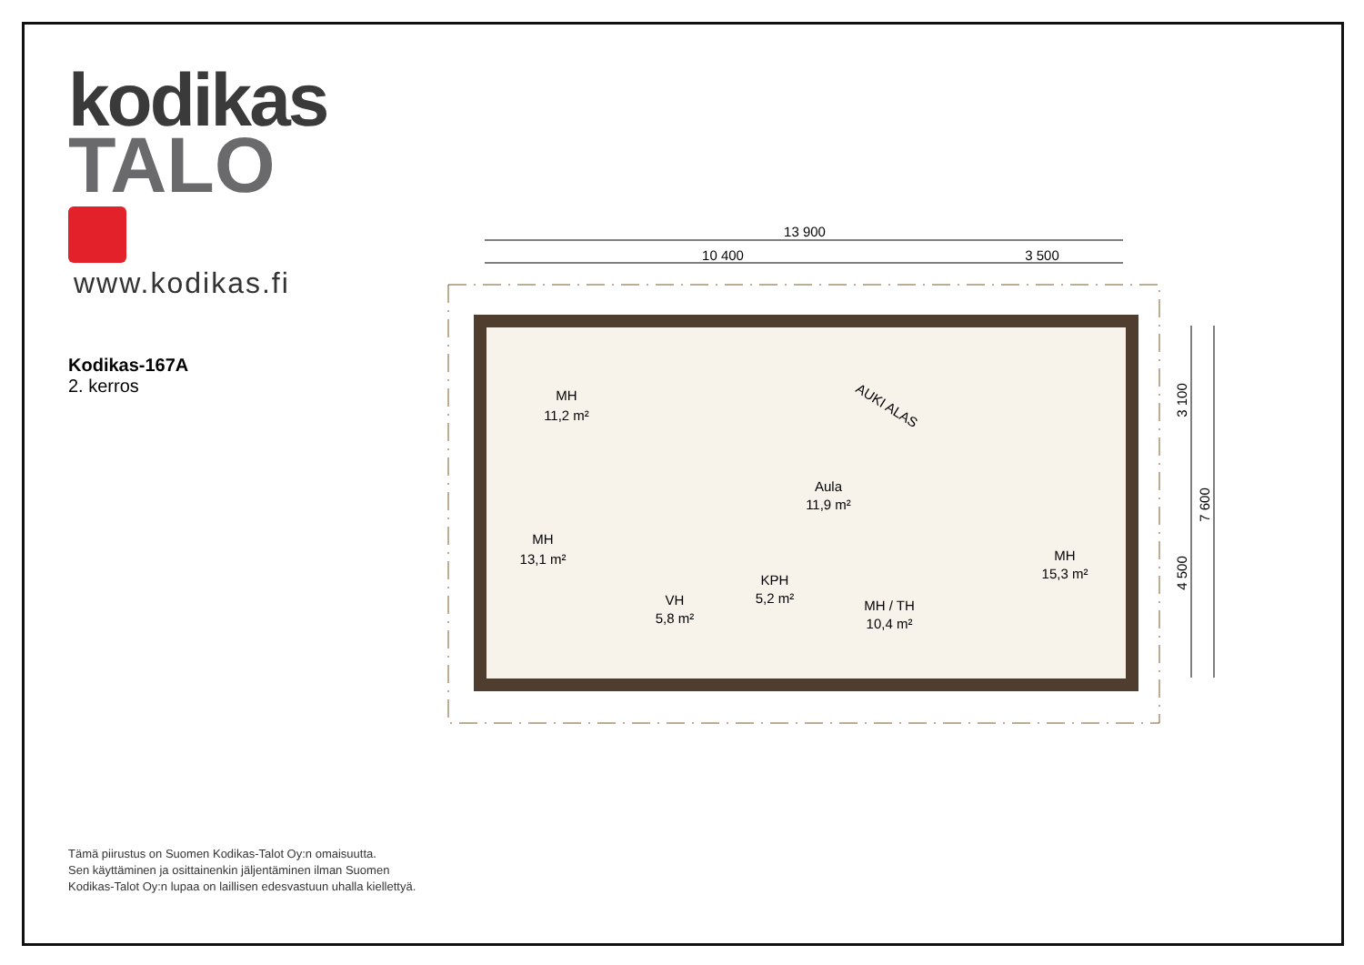kodikas
TALO
www.kodikas.fi
Kodikas-167A
2. kerros
13 900
10 400
3 500
MH
11,2 m²
MH
13,1 m²
Aula
11,9 m²
VH
5,8 m²
KPH
5,2 m²
MH / TH
10,4 m²
MH
15,3 m²
AUKI ALAS
3 100
4 500
7 600
Tämä piirustus on Suomen Kodikas-Talot Oy:n omaisuutta.
Sen käyttäminen ja osittainenkin jäljentäminen ilman Suomen
Kodikas-Talot Oy:n lupaa on laillisen edesvastuun uhalla kiellettyä.